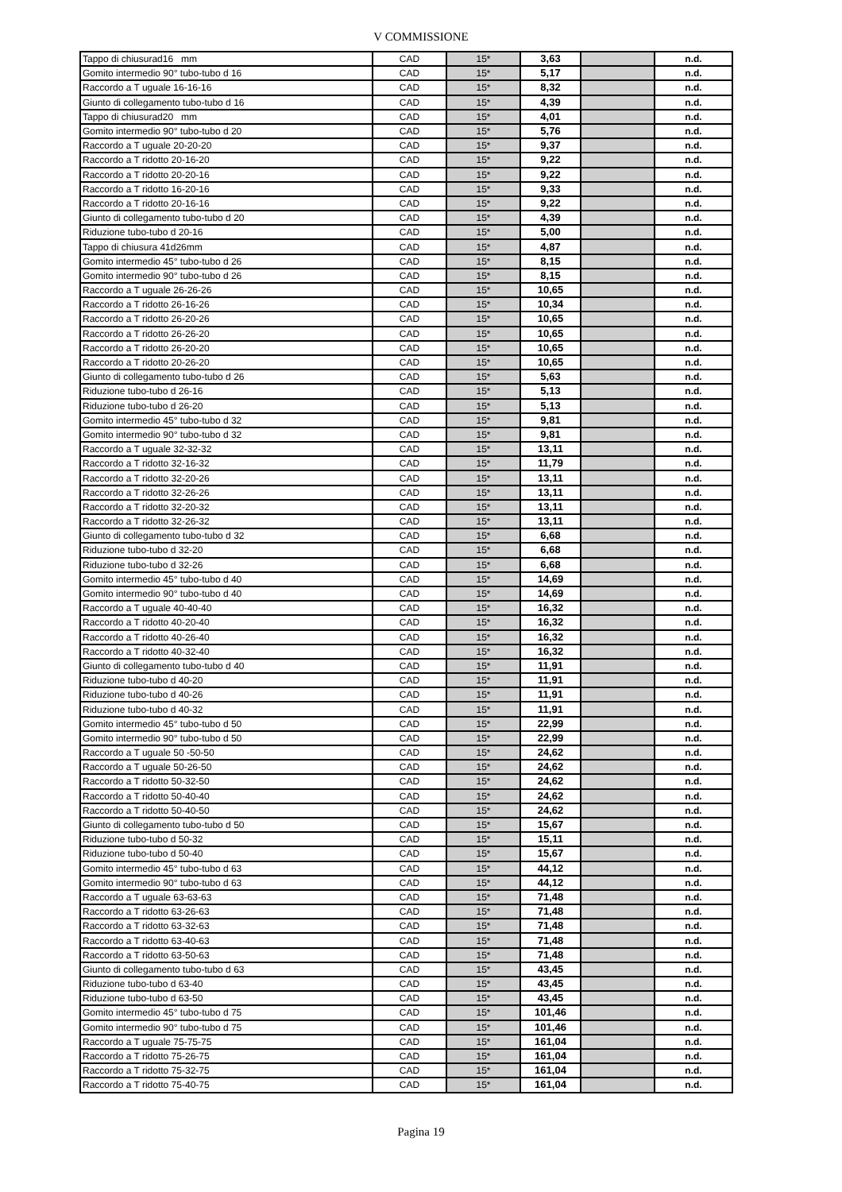V COMMISSIONE
| Tappo di chiusurad16 mm | CAD | 15* | 3,63 | | n.d. |
| Gomito intermedio 90° tubo-tubo d 16 | CAD | 15* | 5,17 | | n.d. |
| Raccordo a T uguale 16-16-16 | CAD | 15* | 8,32 | | n.d. |
| Giunto di collegamento tubo-tubo d 16 | CAD | 15* | 4,39 | | n.d. |
| Tappo di chiusurad20 mm | CAD | 15* | 4,01 | | n.d. |
| Gomito intermedio 90° tubo-tubo d 20 | CAD | 15* | 5,76 | | n.d. |
| Raccordo a T uguale 20-20-20 | CAD | 15* | 9,37 | | n.d. |
| Raccordo a T ridotto 20-16-20 | CAD | 15* | 9,22 | | n.d. |
| Raccordo a T ridotto 20-20-16 | CAD | 15* | 9,22 | | n.d. |
| Raccordo a T ridotto 16-20-16 | CAD | 15* | 9,33 | | n.d. |
| Raccordo a T ridotto 20-16-16 | CAD | 15* | 9,22 | | n.d. |
| Giunto di collegamento tubo-tubo d 20 | CAD | 15* | 4,39 | | n.d. |
| Riduzione tubo-tubo d 20-16 | CAD | 15* | 5,00 | | n.d. |
| Tappo di chiusura 41d26mm | CAD | 15* | 4,87 | | n.d. |
| Gomito intermedio 45° tubo-tubo d 26 | CAD | 15* | 8,15 | | n.d. |
| Gomito intermedio 90° tubo-tubo d 26 | CAD | 15* | 8,15 | | n.d. |
| Raccordo a T uguale 26-26-26 | CAD | 15* | 10,65 | | n.d. |
| Raccordo a T ridotto 26-16-26 | CAD | 15* | 10,34 | | n.d. |
| Raccordo a T ridotto 26-20-26 | CAD | 15* | 10,65 | | n.d. |
| Raccordo a T ridotto 26-26-20 | CAD | 15* | 10,65 | | n.d. |
| Raccordo a T ridotto 26-20-20 | CAD | 15* | 10,65 | | n.d. |
| Raccordo a T ridotto 20-26-20 | CAD | 15* | 10,65 | | n.d. |
| Giunto di collegamento tubo-tubo d 26 | CAD | 15* | 5,63 | | n.d. |
| Riduzione tubo-tubo d 26-16 | CAD | 15* | 5,13 | | n.d. |
| Riduzione tubo-tubo d 26-20 | CAD | 15* | 5,13 | | n.d. |
| Gomito intermedio 45° tubo-tubo d 32 | CAD | 15* | 9,81 | | n.d. |
| Gomito intermedio 90° tubo-tubo d 32 | CAD | 15* | 9,81 | | n.d. |
| Raccordo a T uguale 32-32-32 | CAD | 15* | 13,11 | | n.d. |
| Raccordo a T ridotto 32-16-32 | CAD | 15* | 11,79 | | n.d. |
| Raccordo a T ridotto 32-20-26 | CAD | 15* | 13,11 | | n.d. |
| Raccordo a T ridotto 32-26-26 | CAD | 15* | 13,11 | | n.d. |
| Raccordo a T ridotto 32-20-32 | CAD | 15* | 13,11 | | n.d. |
| Raccordo a T ridotto 32-26-32 | CAD | 15* | 13,11 | | n.d. |
| Giunto di collegamento tubo-tubo d 32 | CAD | 15* | 6,68 | | n.d. |
| Riduzione tubo-tubo d 32-20 | CAD | 15* | 6,68 | | n.d. |
| Riduzione tubo-tubo d 32-26 | CAD | 15* | 6,68 | | n.d. |
| Gomito intermedio 45° tubo-tubo d 40 | CAD | 15* | 14,69 | | n.d. |
| Gomito intermedio 90° tubo-tubo d 40 | CAD | 15* | 14,69 | | n.d. |
| Raccordo a T uguale 40-40-40 | CAD | 15* | 16,32 | | n.d. |
| Raccordo a T ridotto 40-20-40 | CAD | 15* | 16,32 | | n.d. |
| Raccordo a T ridotto 40-26-40 | CAD | 15* | 16,32 | | n.d. |
| Raccordo a T ridotto 40-32-40 | CAD | 15* | 16,32 | | n.d. |
| Giunto di collegamento tubo-tubo d 40 | CAD | 15* | 11,91 | | n.d. |
| Riduzione tubo-tubo d 40-20 | CAD | 15* | 11,91 | | n.d. |
| Riduzione tubo-tubo d 40-26 | CAD | 15* | 11,91 | | n.d. |
| Riduzione tubo-tubo d 40-32 | CAD | 15* | 11,91 | | n.d. |
| Gomito intermedio 45° tubo-tubo d 50 | CAD | 15* | 22,99 | | n.d. |
| Gomito intermedio 90° tubo-tubo d 50 | CAD | 15* | 22,99 | | n.d. |
| Raccordo a T uguale 50 -50-50 | CAD | 15* | 24,62 | | n.d. |
| Raccordo a T uguale 50-26-50 | CAD | 15* | 24,62 | | n.d. |
| Raccordo a T ridotto 50-32-50 | CAD | 15* | 24,62 | | n.d. |
| Raccordo a T ridotto 50-40-40 | CAD | 15* | 24,62 | | n.d. |
| Raccordo a T ridotto 50-40-50 | CAD | 15* | 24,62 | | n.d. |
| Giunto di collegamento tubo-tubo d 50 | CAD | 15* | 15,67 | | n.d. |
| Riduzione tubo-tubo d 50-32 | CAD | 15* | 15,11 | | n.d. |
| Riduzione tubo-tubo d 50-40 | CAD | 15* | 15,67 | | n.d. |
| Gomito intermedio 45° tubo-tubo d 63 | CAD | 15* | 44,12 | | n.d. |
| Gomito intermedio 90° tubo-tubo d 63 | CAD | 15* | 44,12 | | n.d. |
| Raccordo a T uguale 63-63-63 | CAD | 15* | 71,48 | | n.d. |
| Raccordo a T ridotto 63-26-63 | CAD | 15* | 71,48 | | n.d. |
| Raccordo a T ridotto 63-32-63 | CAD | 15* | 71,48 | | n.d. |
| Raccordo a T ridotto 63-40-63 | CAD | 15* | 71,48 | | n.d. |
| Raccordo a T ridotto 63-50-63 | CAD | 15* | 71,48 | | n.d. |
| Giunto di collegamento tubo-tubo d 63 | CAD | 15* | 43,45 | | n.d. |
| Riduzione tubo-tubo d 63-40 | CAD | 15* | 43,45 | | n.d. |
| Riduzione tubo-tubo d 63-50 | CAD | 15* | 43,45 | | n.d. |
| Gomito intermedio 45° tubo-tubo d 75 | CAD | 15* | 101,46 | | n.d. |
| Gomito intermedio 90° tubo-tubo d 75 | CAD | 15* | 101,46 | | n.d. |
| Raccordo a T uguale 75-75-75 | CAD | 15* | 161,04 | | n.d. |
| Raccordo a T ridotto 75-26-75 | CAD | 15* | 161,04 | | n.d. |
| Raccordo a T ridotto 75-32-75 | CAD | 15* | 161,04 | | n.d. |
| Raccordo a T ridotto 75-40-75 | CAD | 15* | 161,04 | | n.d. |
Pagina 19